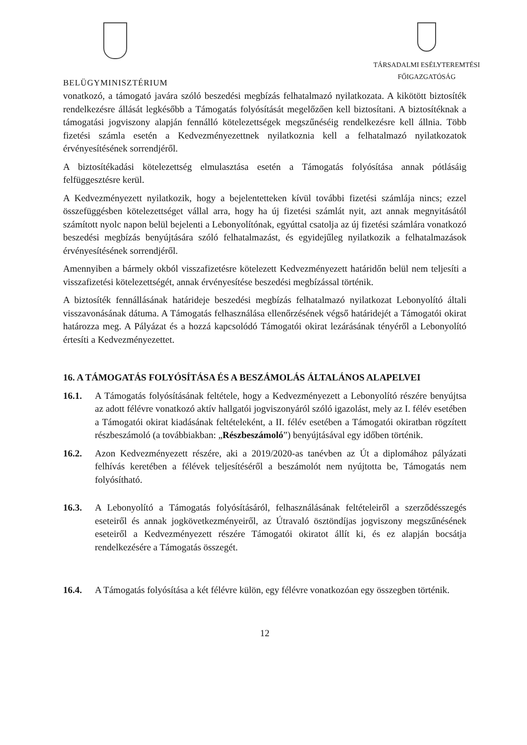BELÜGYMINISZTÉRIUM
TÁRSADALMI ESÉLYTEREMTÉSI
FŐIGAZGATÓSÁG
vonatkozó, a támogató javára szóló beszedési megbízás felhatalmazó nyilatkozata. A kikötött biztosíték rendelkezésre állását legkésőbb a Támogatás folyósítását megelőzően kell biztosítani. A biztosítéknak a támogatási jogviszony alapján fennálló kötelezettségek megszűnéséig rendelkezésre kell állnia. Több fizetési számla esetén a Kedvezményezettnek nyilatkoznia kell a felhatalmazó nyilatkozatok érvényesítésének sorrendjéről.
A biztosítékadási kötelezettség elmulasztása esetén a Támogatás folyósítása annak pótlásáig felfüggesztésre kerül.
A Kedvezményezett nyilatkozik, hogy a bejelentetteken kívül további fizetési számlája nincs; ezzel összefüggésben kötelezettséget vállal arra, hogy ha új fizetési számlát nyit, azt annak megnyitásától számított nyolc napon belül bejelenti a Lebonyolítónak, egyúttal csatolja az új fizetési számlára vonatkozó beszedési megbízás benyújtására szóló felhatalmazást, és egyidejűleg nyilatkozik a felhatalmazások érvényesítésének sorrendjéről.
Amennyiben a bármely okból visszafizetésre kötelezett Kedvezményezett határidőn belül nem teljesíti a visszafizetési kötelezettségét, annak érvényesítése beszedési megbízással történik.
A biztosíték fennállásának határideje beszedési megbízás felhatalmazó nyilatkozat Lebonyolító általi visszavonásának dátuma. A Támogatás felhasználása ellenőrzésének végső határidejét a Támogatói okirat határozza meg. A Pályázat és a hozzá kapcsolódó Támogatói okirat lezárásának tényéről a Lebonyolító értesíti a Kedvezményezettet.
16. A TÁMOGATÁS FOLYÓSÍTÁSA ÉS A BESZÁMOLÁS ÁLTALÁNOS ALAPELVEI
16.1. A Támogatás folyósításának feltétele, hogy a Kedvezményezett a Lebonyolító részére benyújtsa az adott félévre vonatkozó aktív hallgatói jogviszonyáról szóló igazolást, mely az I. félév esetében a Támogatói okirat kiadásának feltételeként, a II. félév esetében a Támogatói okiratban rögzített részbeszámoló (a továbbiakban: „Részbeszámoló”) benyújtásával egy időben történik.
16.2. Azon Kedvezményezett részére, aki a 2019/2020-as tanévben az Út a diplomához pályázati felhívás keretében a félévek teljesítéséről a beszámolót nem nyújtotta be, Támogatás nem folyósítható.
16.3. A Lebonyolító a Támogatás folyósításáról, felhasználásának feltételeiről a szerződésszegés eseteiről és annak jogkövetkezményeiről, az Útravaló ösztöndíjas jogviszony megszűnésének eseteiről a Kedvezményezett részére Támogatói okiratot állít ki, és ez alapján bocsátja rendelkezésére a Támogatás összegét.
16.4. A Támogatás folyósítása a két félévre külön, egy félévre vonatkozóan egy összegben történik.
12